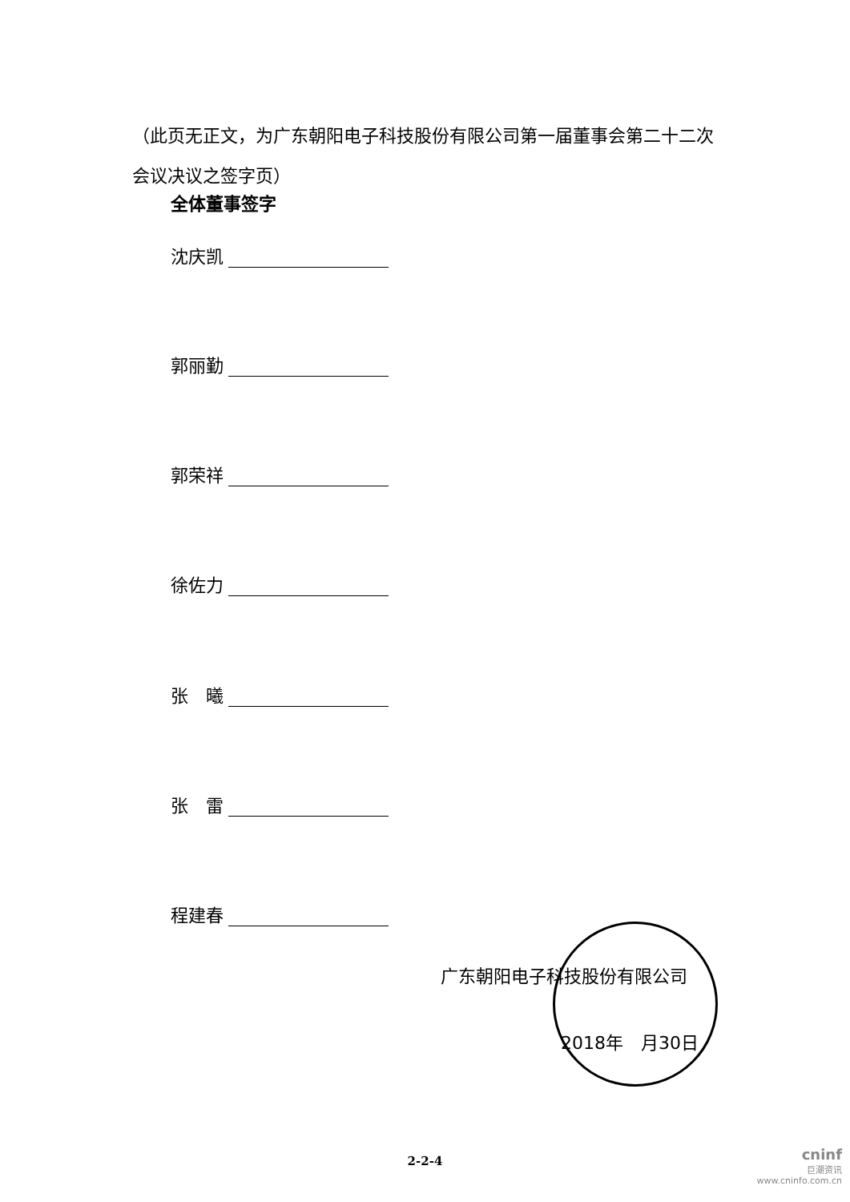（此页无正文，为广东朝阳电子科技股份有限公司第一届董事会第二十二次会议决议之签字页）
全体董事签字
沈庆凯
郭丽勤
郭荣祥
徐佐力
张　曦
张　雷
程建春
广东朝阳电子科技股份有限公司
2018年　月30日
2-2-4
cninf
巨潮资讯
www.cninfo.com.cn